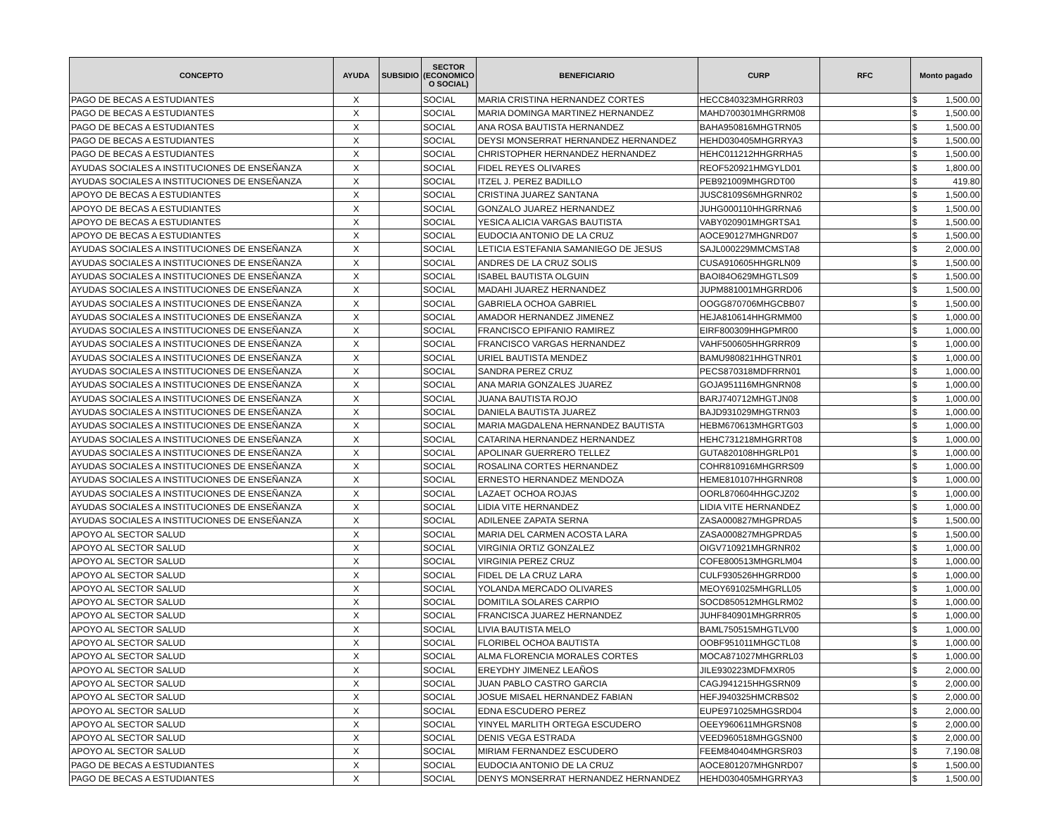| CONCEPTO | AYUDA | SUBSIDIO | SECTOR (ECONOMICO O SOCIAL) | BENEFICIARIO | CURP | RFC | Monto pagado |
| --- | --- | --- | --- | --- | --- | --- | --- |
| PAGO DE BECAS A ESTUDIANTES | X | | SOCIAL | MARIA CRISTINA HERNANDEZ CORTES | HECC840323MHGRRR03 | | $ 1,500.00 |
| PAGO DE BECAS A ESTUDIANTES | X | | SOCIAL | MARIA DOMINGA MARTINEZ HERNANDEZ | MAHD700301MHGRRM08 | | $ 1,500.00 |
| PAGO DE BECAS A ESTUDIANTES | X | | SOCIAL | ANA ROSA BAUTISTA HERNANDEZ | BAHA950816MHGTRN05 | | $ 1,500.00 |
| PAGO DE BECAS A ESTUDIANTES | X | | SOCIAL | DEYSI MONSERRAT HERNANDEZ HERNANDEZ | HEHD030405MHGRRYA3 | | $ 1,500.00 |
| PAGO DE BECAS A ESTUDIANTES | X | | SOCIAL | CHRISTOPHER HERNANDEZ HERNANDEZ | HEHC011212HHGRRHA5 | | $ 1,500.00 |
| AYUDAS SOCIALES A INSTITUCIONES DE ENSEÑANZA | X | | SOCIAL | FIDEL REYES OLIVARES | REOF520921HMGYLD01 | | $ 1,800.00 |
| AYUDAS SOCIALES A INSTITUCIONES DE ENSEÑANZA | X | | SOCIAL | ITZEL J. PEREZ BADILLO | PEB921009MHGRDT00 | | $ 419.80 |
| APOYO DE BECAS A ESTUDIANTES | X | | SOCIAL | CRISTINA JUAREZ SANTANA | JUSC8109S6MHGRNR02 | | $ 1,500.00 |
| APOYO DE BECAS A ESTUDIANTES | X | | SOCIAL | GONZALO JUAREZ HERNANDEZ | JUHG000110HHGRRNA6 | | $ 1,500.00 |
| APOYO DE BECAS A ESTUDIANTES | X | | SOCIAL | YESICA ALICIA VARGAS BAUTISTA | VABY020901MHGRTSA1 | | $ 1,500.00 |
| APOYO DE BECAS A ESTUDIANTES | X | | SOCIAL | EUDOCIA ANTONIO DE LA CRUZ | AOCE90127MHGNRD07 | | $ 1,500.00 |
| AYUDAS SOCIALES A INSTITUCIONES DE ENSEÑANZA | X | | SOCIAL | LETICIA ESTEFANIA SAMANIEGO DE JESUS | SAJL000229MMCMSTA8 | | $ 2,000.00 |
| AYUDAS SOCIALES A INSTITUCIONES DE ENSEÑANZA | X | | SOCIAL | ANDRES DE LA CRUZ SOLIS | CUSA910605HHGRLN09 | | $ 1,500.00 |
| AYUDAS SOCIALES A INSTITUCIONES DE ENSEÑANZA | X | | SOCIAL | ISABEL BAUTISTA OLGUIN | BAOI84O629MHGTLS09 | | $ 1,500.00 |
| AYUDAS SOCIALES A INSTITUCIONES DE ENSEÑANZA | X | | SOCIAL | MADAHI JUAREZ HERNANDEZ | JUPM881001MHGRRD06 | | $ 1,500.00 |
| AYUDAS SOCIALES A INSTITUCIONES DE ENSEÑANZA | X | | SOCIAL | GABRIELA OCHOA GABRIEL | OOGG870706MHGCBB07 | | $ 1,500.00 |
| AYUDAS SOCIALES A INSTITUCIONES DE ENSEÑANZA | X | | SOCIAL | AMADOR HERNANDEZ JIMENEZ | HEJA810614HHGRMM00 | | $ 1,000.00 |
| AYUDAS SOCIALES A INSTITUCIONES DE ENSEÑANZA | X | | SOCIAL | FRANCISCO EPIFANIO RAMIREZ | EIRF800309HHGPMR00 | | $ 1,000.00 |
| AYUDAS SOCIALES A INSTITUCIONES DE ENSEÑANZA | X | | SOCIAL | FRANCISCO VARGAS HERNANDEZ | VAHF500605HHGRRR09 | | $ 1,000.00 |
| AYUDAS SOCIALES A INSTITUCIONES DE ENSEÑANZA | X | | SOCIAL | URIEL BAUTISTA MENDEZ | BAMU980821HHGTNR01 | | $ 1,000.00 |
| AYUDAS SOCIALES A INSTITUCIONES DE ENSEÑANZA | X | | SOCIAL | SANDRA PEREZ CRUZ | PECS870318MDFRRN01 | | $ 1,000.00 |
| AYUDAS SOCIALES A INSTITUCIONES DE ENSEÑANZA | X | | SOCIAL | ANA MARIA GONZALES JUAREZ | GOJA951116MHGNRN08 | | $ 1,000.00 |
| AYUDAS SOCIALES A INSTITUCIONES DE ENSEÑANZA | X | | SOCIAL | JUANA BAUTISTA ROJO | BARJ740712MHGTJN08 | | $ 1,000.00 |
| AYUDAS SOCIALES A INSTITUCIONES DE ENSEÑANZA | X | | SOCIAL | DANIELA BAUTISTA JUAREZ | BAJD931029MHGTRN03 | | $ 1,000.00 |
| AYUDAS SOCIALES A INSTITUCIONES DE ENSEÑANZA | X | | SOCIAL | MARIA MAGDALENA HERNANDEZ BAUTISTA | HEBM670613MHGRTG03 | | $ 1,000.00 |
| AYUDAS SOCIALES A INSTITUCIONES DE ENSEÑANZA | X | | SOCIAL | CATARINA HERNANDEZ HERNANDEZ | HEHC731218MHGRRT08 | | $ 1,000.00 |
| AYUDAS SOCIALES A INSTITUCIONES DE ENSEÑANZA | X | | SOCIAL | APOLINAR GUERRERO TELLEZ | GUTA820108HHGRLP01 | | $ 1,000.00 |
| AYUDAS SOCIALES A INSTITUCIONES DE ENSEÑANZA | X | | SOCIAL | ROSALINA CORTES HERNANDEZ | COHR810916MHGRRS09 | | $ 1,000.00 |
| AYUDAS SOCIALES A INSTITUCIONES DE ENSEÑANZA | X | | SOCIAL | ERNESTO HERNANDEZ MENDOZA | HEME810107HHGRNR08 | | $ 1,000.00 |
| AYUDAS SOCIALES A INSTITUCIONES DE ENSEÑANZA | X | | SOCIAL | LAZAET OCHOA ROJAS | OORL870604HHGCJZ02 | | $ 1,000.00 |
| AYUDAS SOCIALES A INSTITUCIONES DE ENSEÑANZA | X | | SOCIAL | LIDIA VITE HERNANDEZ | LIDIA VITE HERNANDEZ | | $ 1,000.00 |
| AYUDAS SOCIALES A INSTITUCIONES DE ENSEÑANZA | X | | SOCIAL | ADILENEE ZAPATA SERNA | ZASA000827MHGPRDA5 | | $ 1,500.00 |
| APOYO AL SECTOR SALUD | X | | SOCIAL | MARIA DEL CARMEN ACOSTA LARA | ZASA000827MHGPRDA5 | | $ 1,500.00 |
| APOYO AL SECTOR SALUD | X | | SOCIAL | VIRGINIA ORTIZ GONZALEZ | OIGV710921MHGRNR02 | | $ 1,000.00 |
| APOYO AL SECTOR SALUD | X | | SOCIAL | VIRGINIA PEREZ CRUZ | COFE800513MHGRLM04 | | $ 1,000.00 |
| APOYO AL SECTOR SALUD | X | | SOCIAL | FIDEL DE LA CRUZ LARA | CULF930526HHGRRD00 | | $ 1,000.00 |
| APOYO AL SECTOR SALUD | X | | SOCIAL | YOLANDA MERCADO OLIVARES | MEOY691025MHGRLL05 | | $ 1,000.00 |
| APOYO AL SECTOR SALUD | X | | SOCIAL | DOMITILA SOLARES CARPIO | SOCD850512MHGLRM02 | | $ 1,000.00 |
| APOYO AL SECTOR SALUD | X | | SOCIAL | FRANCISCA JUAREZ HERNANDEZ | JUHF840901MHGRRR05 | | $ 1,000.00 |
| APOYO AL SECTOR SALUD | X | | SOCIAL | LIVIA BAUTISTA MELO | BAML750515MHGTLV00 | | $ 1,000.00 |
| APOYO AL SECTOR SALUD | X | | SOCIAL | FLORIBEL OCHOA BAUTISTA | OOBF951011MHGCTL08 | | $ 1,000.00 |
| APOYO AL SECTOR SALUD | X | | SOCIAL | ALMA FLORENCIA MORALES CORTES | MOCA871027MHGRRL03 | | $ 1,000.00 |
| APOYO AL SECTOR SALUD | X | | SOCIAL | EREYDHY JIMENEZ LEAÑOS | JILE930223MDFMXR05 | | $ 2,000.00 |
| APOYO AL SECTOR SALUD | X | | SOCIAL | JUAN PABLO CASTRO GARCIA | CAGJ941215HHGSRN09 | | $ 2,000.00 |
| APOYO AL SECTOR SALUD | X | | SOCIAL | JOSUE MISAEL HERNANDEZ FABIAN | HEFJ940325HMCRBS02 | | $ 2,000.00 |
| APOYO AL SECTOR SALUD | X | | SOCIAL | EDNA ESCUDERO PEREZ | EUPE971025MHGSRD04 | | $ 2,000.00 |
| APOYO AL SECTOR SALUD | X | | SOCIAL | YINYEL MARLITH ORTEGA ESCUDERO | OEEY960611MHGRSN08 | | $ 2,000.00 |
| APOYO AL SECTOR SALUD | X | | SOCIAL | DENIS VEGA ESTRADA | VEED960518MHGGSN00 | | $ 2,000.00 |
| APOYO AL SECTOR SALUD | X | | SOCIAL | MIRIAM FERNANDEZ ESCUDERO | FEEM840404MHGRSR03 | | $ 7,190.08 |
| PAGO DE BECAS A ESTUDIANTES | X | | SOCIAL | EUDOCIA ANTONIO DE LA CRUZ | AOCE801207MHGNRD07 | | $ 1,500.00 |
| PAGO DE BECAS A ESTUDIANTES | X | | SOCIAL | DENYS MONSERRAT HERNANDEZ HERNANDEZ | HEHD030405MHGRRYA3 | | $ 1,500.00 |